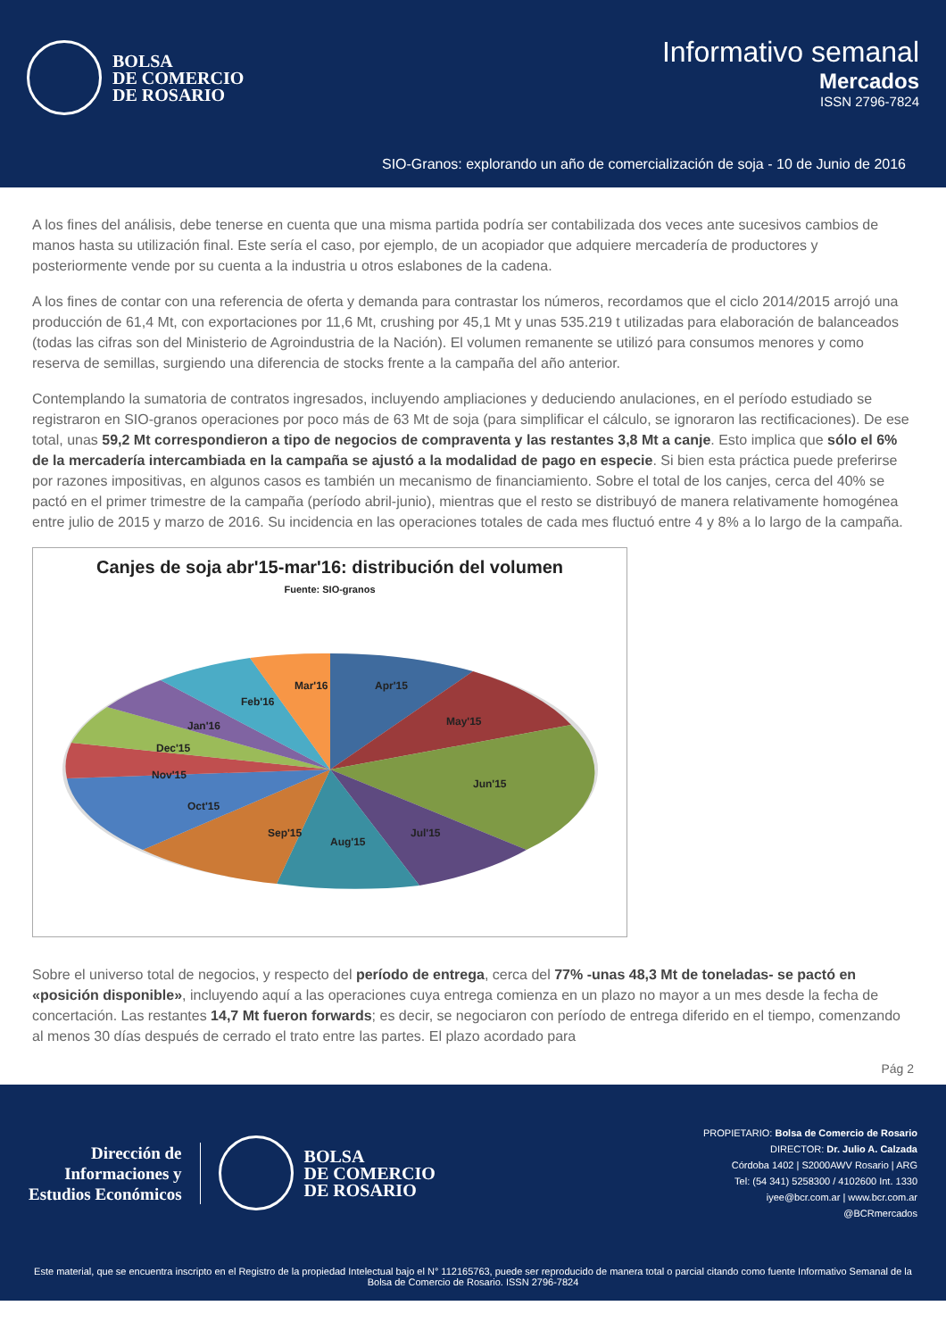BOLSA
DE COMERCIO
DE ROSARIO
Informativo semanal
Mercados
ISSN 2796-7824
SIO-Granos: explorando un año de comercialización de soja - 10 de Junio de 2016
A los fines del análisis, debe tenerse en cuenta que una misma partida podría ser contabilizada dos veces ante sucesivos cambios de manos hasta su utilización final. Este sería el caso, por ejemplo, de un acopiador que adquiere mercadería de productores y posteriormente vende por su cuenta a la industria u otros eslabones de la cadena.
A los fines de contar con una referencia de oferta y demanda para contrastar los números, recordamos que el ciclo 2014/2015 arrojó una producción de 61,4 Mt, con exportaciones por 11,6 Mt, crushing por 45,1 Mt y unas 535.219 t utilizadas para elaboración de balanceados (todas las cifras son del Ministerio de Agroindustria de la Nación). El volumen remanente se utilizó para consumos menores y como reserva de semillas, surgiendo una diferencia de stocks frente a la campaña del año anterior.
Contemplando la sumatoria de contratos ingresados, incluyendo ampliaciones y deduciendo anulaciones, en el período estudiado se registraron en SIO-granos operaciones por poco más de 63 Mt de soja (para simplificar el cálculo, se ignoraron las rectificaciones). De ese total, unas 59,2 Mt correspondieron a tipo de negocios de compraventa y las restantes 3,8 Mt a canje. Esto implica que sólo el 6% de la mercadería intercambiada en la campaña se ajustó a la modalidad de pago en especie. Si bien esta práctica puede preferirse por razones impositivas, en algunos casos es también un mecanismo de financiamiento. Sobre el total de los canjes, cerca del 40% se pactó en el primer trimestre de la campaña (período abril-junio), mientras que el resto se distribuyó de manera relativamente homogénea entre julio de 2015 y marzo de 2016. Su incidencia en las operaciones totales de cada mes fluctuó entre 4 y 8% a lo largo de la campaña.
Canjes de soja abr'15-mar'16: distribución del volumen
Fuente: SIO-granos
Apr'15
May'15
Jun'15
Jul'15
Aug'15
Sep'15
Oct'15
Nov'15
Dec'15
Jan'16
Feb'16
Mar'16
Sobre el universo total de negocios, y respecto del período de entrega, cerca del 77% -unas 48,3 Mt de toneladas- se pactó en «posición disponible», incluyendo aquí a las operaciones cuya entrega comienza en un plazo no mayor a un mes desde la fecha de concertación. Las restantes 14,7 Mt fueron forwards; es decir, se negociaron con período de entrega diferido en el tiempo, comenzando al menos 30 días después de cerrado el trato entre las partes. El plazo acordado para
Pág 2
Dirección de
Informaciones y
Estudios Económicos
BOLSA
DE COMERCIO
DE ROSARIO
PROPIETARIO: Bolsa de Comercio de Rosario
DIRECTOR: Dr. Julio A. Calzada
Córdoba 1402 | S2000AWV Rosario | ARG
Tel: (54 341) 5258300 / 4102600 Int. 1330
iyee@bcr.com.ar | www.bcr.com.ar
@BCRmercados
Este material, que se encuentra inscripto en el Registro de la propiedad Intelectual bajo el N° 112165763, puede ser reproducido de manera total o parcial citando como fuente Informativo Semanal de la Bolsa de Comercio de Rosario. ISSN 2796-7824